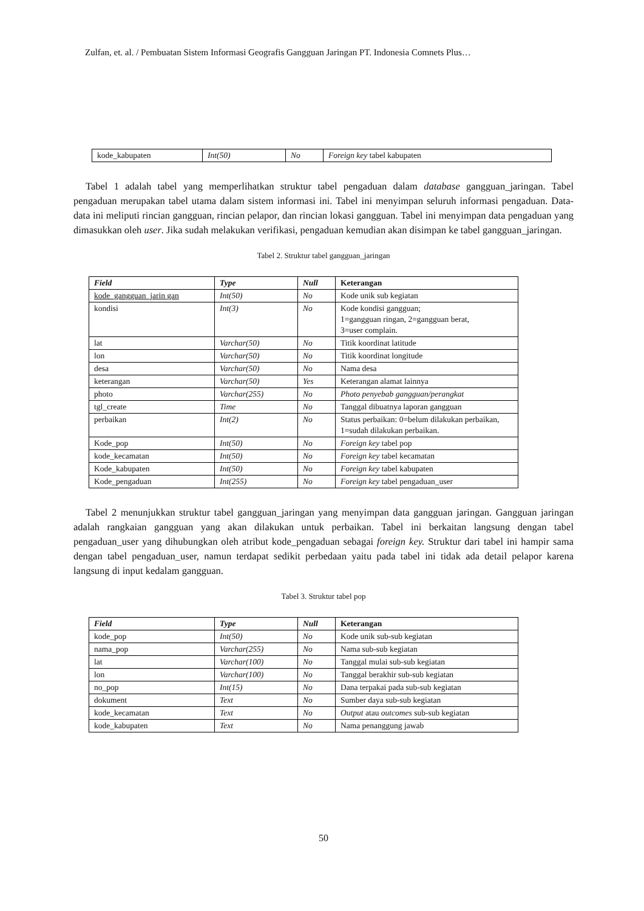Zulfan, et. al. / Pembuatan Sistem Informasi Geografis Gangguan Jaringan PT. Indonesia Comnets Plus…
| kode_kabupaten | Int(50) | No | Foreign key tabel kabupaten |
Tabel 1 adalah tabel yang memperlihatkan struktur tabel pengaduan dalam database gangguan_jaringan. Tabel pengaduan merupakan tabel utama dalam sistem informasi ini. Tabel ini menyimpan seluruh informasi pengaduan. Data-data ini meliputi rincian gangguan, rincian pelapor, dan rincian lokasi gangguan. Tabel ini menyimpan data pengaduan yang dimasukkan oleh user. Jika sudah melakukan verifikasi, pengaduan kemudian akan disimpan ke tabel gangguan_jaringan.
Tabel 2. Struktur tabel gangguan_jaringan
| Field | Type | Null | Keterangan |
| --- | --- | --- | --- |
| kode_gangguan_jarin gan | Int(50) | No | Kode unik sub kegiatan |
| kondisi | Int(3) | No | Kode kondisi gangguan; 1=gangguan ringan, 2=gangguan berat, 3=user complain. |
| lat | Varchar(50) | No | Titik koordinat latitude |
| lon | Varchar(50) | No | Titik koordinat longitude |
| desa | Varchar(50) | No | Nama desa |
| keterangan | Varchar(50) | Yes | Keterangan alamat lainnya |
| photo | Varchar(255) | No | Photo penyebab gangguan/perangkat |
| tgl_create | Time | No | Tanggal dibuatnya laporan gangguan |
| perbaikan | Int(2) | No | Status perbaikan: 0=belum dilakukan perbaikan, 1=sudah dilakukan perbaikan. |
| Kode_pop | Int(50) | No | Foreign key tabel pop |
| kode_kecamatan | Int(50) | No | Foreign key tabel kecamatan |
| Kode_kabupaten | Int(50) | No | Foreign key tabel kabupaten |
| Kode_pengaduan | Int(255) | No | Foreign key tabel pengaduan_user |
Tabel 2 menunjukkan struktur tabel gangguan_jaringan yang menyimpan data gangguan jaringan. Gangguan jaringan adalah rangkaian gangguan yang akan dilakukan untuk perbaikan. Tabel ini berkaitan langsung dengan tabel pengaduan_user yang dihubungkan oleh atribut kode_pengaduan sebagai foreign key. Struktur dari tabel ini hampir sama dengan tabel pengaduan_user, namun terdapat sedikit perbedaan yaitu pada tabel ini tidak ada detail pelapor karena langsung di input kedalam gangguan.
Tabel 3. Struktur tabel pop
| Field | Type | Null | Keterangan |
| --- | --- | --- | --- |
| kode_pop | Int(50) | No | Kode unik sub-sub kegiatan |
| nama_pop | Varchar(255) | No | Nama sub-sub kegiatan |
| lat | Varchar(100) | No | Tanggal mulai sub-sub kegiatan |
| lon | Varchar(100) | No | Tanggal berakhir sub-sub kegiatan |
| no_pop | Int(15) | No | Dana terpakai pada sub-sub kegiatan |
| dokument | Text | No | Sumber daya sub-sub kegiatan |
| kode_kecamatan | Text | No | Output atau outcomes sub-sub kegiatan |
| kode_kabupaten | Text | No | Nama penanggung jawab |
50